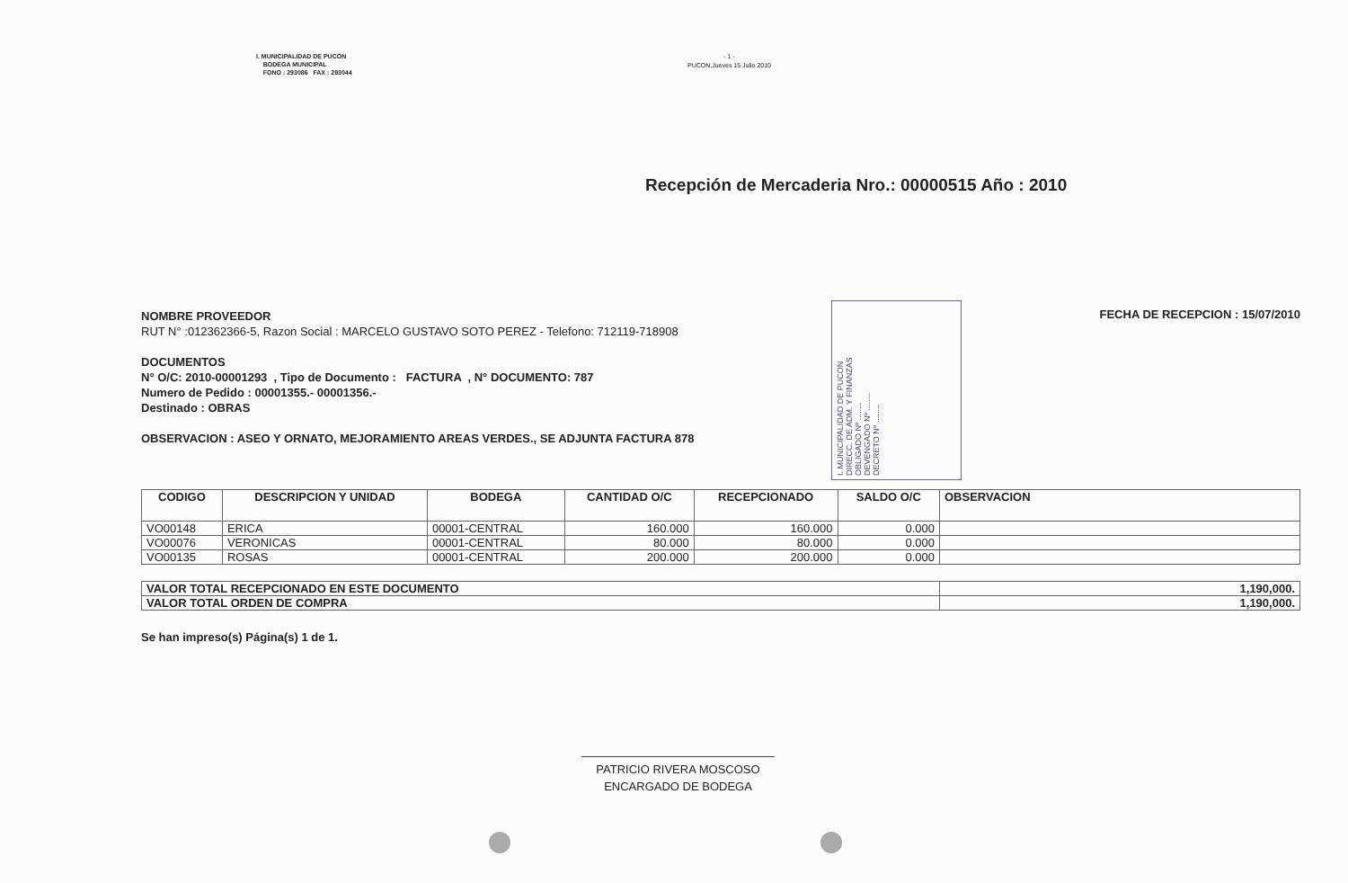I. MUNICIPALIDAD DE PUCON
BODEGA MUNICIPAL
FONO : 293086 FAX : 293044
- 1 -
PUCON,Jueves 15 Julio 2010
Recepción de Mercaderia Nro.: 00000515 Año : 2010
NOMBRE PROVEEDOR
RUT N° :012362366-5, Razon Social : MARCELO GUSTAVO SOTO PEREZ - Telefono: 712119-718908
DOCUMENTOS
N° O/C: 2010-00001293 , Tipo de Documento : FACTURA , N° DOCUMENTO: 787
Numero de Pedido : 00001355.- 00001356.-
Destinado : OBRAS
OBSERVACION : ASEO Y ORNATO, MEJORAMIENTO AREAS VERDES., SE ADJUNTA FACTURA 878
I. MUNICIPALIDAD DE PUCON
DIRECC. DE ADM. Y FINANZAS
OBLIGADO Nº ........
DEVENGADO Nº ........
DECRETO Nº ........
FECHA DE RECEPCION : 15/07/2010
| CODIGO | DESCRIPCION Y UNIDAD | BODEGA | CANTIDAD O/C | RECEPCIONADO | SALDO O/C | OBSERVACION |
| --- | --- | --- | --- | --- | --- | --- |
| VO00148 | ERICA | 00001-CENTRAL | 160.000 | 160.000 | 0.000 | |
| VO00076 | VERONICAS | 00001-CENTRAL | 80.000 | 80.000 | 0.000 | |
| VO00135 | ROSAS | 00001-CENTRAL | 200.000 | 200.000 | 0.000 | |
| VALOR TOTAL RECEPCIONADO EN ESTE DOCUMENTO | 1,190,000. |
| VALOR TOTAL ORDEN DE COMPRA | 1,190,000. |
Se han impreso(s) Página(s) 1 de 1.
PATRICIO RIVERA MOSCOSO
ENCARGADO DE BODEGA